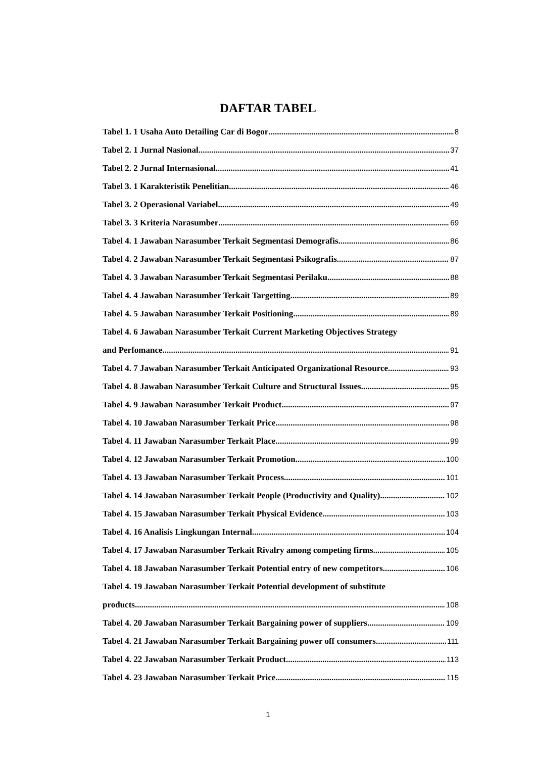DAFTAR TABEL
Tabel 1. 1 Usaha Auto Detailing Car di Bogor 8
Tabel 2. 1 Jurnal Nasional 37
Tabel 2. 2 Jurnal Internasional 41
Tabel 3. 1 Karakteristik Penelitian 46
Tabel 3. 2 Operasional Variabel 49
Tabel 3. 3 Kriteria Narasumber 69
Tabel 4. 1 Jawaban Narasumber Terkait Segmentasi Demografis 86
Tabel 4. 2 Jawaban Narasumber Terkait Segmentasi Psikografis 87
Tabel 4. 3 Jawaban Narasumber Terkait Segmentasi Perilaku 88
Tabel 4. 4 Jawaban Narasumber Terkait Targetting 89
Tabel 4. 5 Jawaban Narasumber Terkait Positioning 89
Tabel 4. 6 Jawaban Narasumber Terkait Current Marketing Objectives Strategy
and Perfomance 91
Tabel 4. 7 Jawaban Narasumber Terkait Anticipated Organizational Resource 93
Tabel 4. 8 Jawaban Narasumber Terkait Culture and Structural Issues 95
Tabel 4. 9 Jawaban Narasumber Terkait Product 97
Tabel 4. 10 Jawaban Narasumber Terkait Price 98
Tabel 4. 11 Jawaban Narasumber Terkait Place 99
Tabel 4. 12 Jawaban Narasumber Terkait Promotion 100
Tabel 4. 13 Jawaban Narasumber Terkait Process 101
Tabel 4. 14 Jawaban Narasumber Terkait People (Productivity and Quality) 102
Tabel 4. 15 Jawaban Narasumber Terkait Physical Evidence 103
Tabel 4. 16 Analisis Lingkungan Internal 104
Tabel 4. 17 Jawaban Narasumber Terkait Rivalry among competing firms 105
Tabel 4. 18 Jawaban Narasumber Terkait Potential entry of new competitors 106
Tabel 4. 19 Jawaban Narasumber Terkait Potential development of substitute
products 108
Tabel 4. 20 Jawaban Narasumber Terkait Bargaining power of suppliers 109
Tabel 4. 21 Jawaban Narasumber Terkait Bargaining power off consumers 111
Tabel 4. 22 Jawaban Narasumber Terkait Product 113
Tabel 4. 23 Jawaban Narasumber Terkait Price 115
1